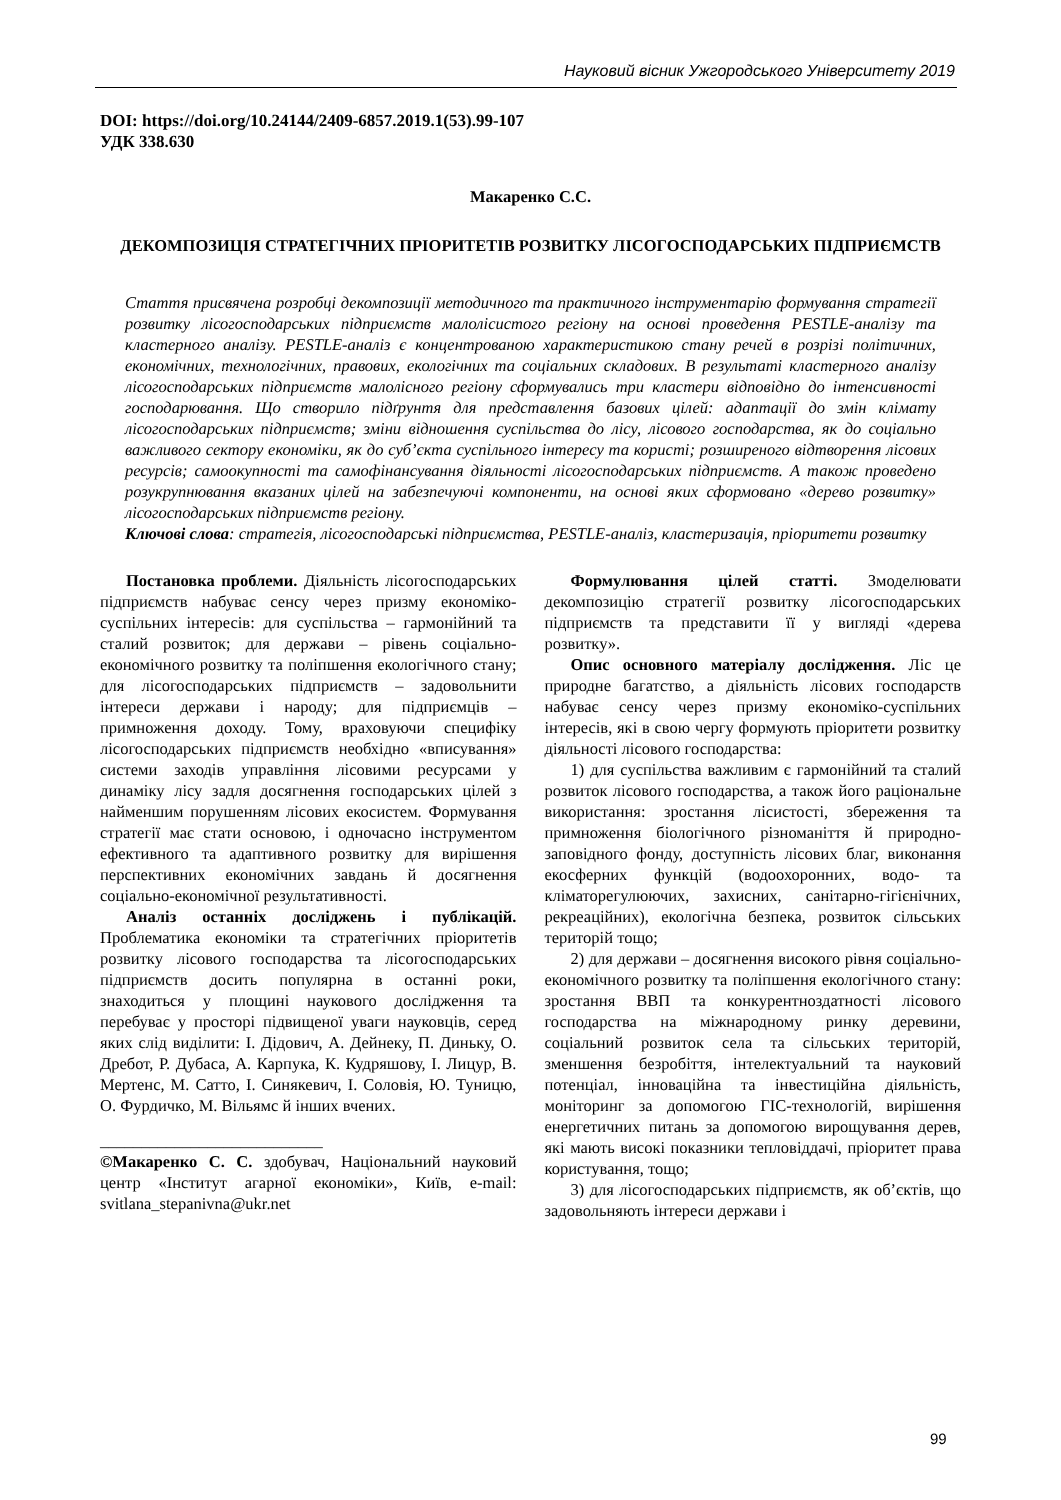Науковий вісник Ужгородського Університету 2019
DOI: https://doi.org/10.24144/2409-6857.2019.1(53).99-107
УДК 338.630
Макаренко С.С.
ДЕКОМПОЗИЦІЯ СТРАТЕГІЧНИХ ПРІОРИТЕТІВ РОЗВИТКУ ЛІСОГОСПОДАРСЬКИХ ПІДПРИЄМСТВ
Стаття присвячена розробці декомпозиції методичного та практичного інструментарію формування стратегії розвитку лісогосподарських підприємств малолісистого регіону на основі проведення PESTLE-аналізу та кластерного аналізу. PESTLE-аналіз є концентрованою характеристикою стану речей в розрізі політичних, економічних, технологічних, правових, екологічних та соціальних складових. В результаті кластерного аналізу лісогосподарських підприємств малолісного регіону сформувались три кластери відповідно до інтенсивності господарювання. Що створило підґрунтя для представлення базових цілей: адаптації до змін клімату лісогосподарських підприємств; зміни відношення суспільства до лісу, лісового господарства, як до соціально важливого сектору економіки, як до суб’єкта суспільного інтересу та користі; розширеного відтворення лісових ресурсів; самоокупності та самофінансування діяльності лісогосподарських підприємств. А також проведено розукрупнювання вказаних цілей на забезпечуючі компоненти, на основі яких сформовано «дерево розвитку» лісогосподарських підприємств регіону.
Ключові слова: стратегія, лісогосподарські підприємства, PESTLE-аналіз, кластеризація, пріоритети розвитку
Постановка проблеми. Діяльність лісогосподарських підприємств набуває сенсу через призму економіко-суспільних інтересів: для суспільства – гармонійний та сталий розвиток; для держави – рівень соціально-економічного розвитку та поліпшення екологічного стану; для лісогосподарських підприємств – задовольнити інтереси держави і народу; для підприємців – примноження доходу. Тому, враховуючи специфіку лісогосподарських підприємств необхідно «вписування» системи заходів управління лісовими ресурсами у динаміку лісу задля досягнення господарських цілей з найменшим порушенням лісових екосистем. Формування стратегії має стати основою, і одночасно інструментом ефективного та адаптивного розвитку для вирішення перспективних економічних завдань й досягнення соціально-економічної результативності.
Аналіз останніх досліджень і публікацій. Проблематика економіки та стратегічних пріоритетів розвитку лісового господарства та лісогосподарських підприємств досить популярна в останні роки, знаходиться у площині наукового дослідження та перебуває у просторі підвищеної уваги науковців, серед яких слід виділити: І. Дідович, А. Дейнеку, П. Диньку, О. Дребот, Р. Дубаса, А. Карпука, К. Кудряшову, І. Лицур, В. Мертенс, М. Сатто, І. Синякевич, І. Соловія, Ю. Туницю, О. Фурдичко, М. Вільямс й інших вчених.
___________________________
©Макаренко С. С. здобувач, Національний науковий центр «Інститут агарної економіки», Київ, e-mail: svitlana_stepanivna@ukr.net
Формулювання цілей статті. Змоделювати декомпозицію стратегії розвитку лісогосподарських підприємств та представити її у вигляді «дерева розвитку».
Опис основного матеріалу дослідження. Ліс це природне багатство, а діяльність лісових господарств набуває сенсу через призму економіко-суспільних інтересів, які в свою чергу формують пріоритети розвитку діяльності лісового господарства:
1) для суспільства важливим є гармонійний та сталий розвиток лісового господарства, а також його раціональне використання: зростання лісистості, збереження та примноження біологічного різноманіття й природно-заповідного фонду, доступність лісових благ, виконання екосферних функцій (водоохоронних, водо- та кліматорегулюючих, захисних, санітарно-гігієнічних, рекреаційних), екологічна безпека, розвиток сільських територій тощо;
2) для держави – досягнення високого рівня соціально-економічного розвитку та поліпшення екологічного стану: зростання ВВП та конкурентноздатності лісового господарства на міжнародному ринку деревини, соціальний розвиток села та сільських територій, зменшення безробіття, інтелектуальний та науковий потенціал, інноваційна та інвестиційна діяльність, моніторинг за допомогою ГІС-технологій, вирішення енергетичних питань за допомогою вирощування дерев, які мають високі показники тепловіддачі, пріоритет права користування, тощо;
3) для лісогосподарських підприємств, як об’єктів, що задовольняють інтереси держави і
99